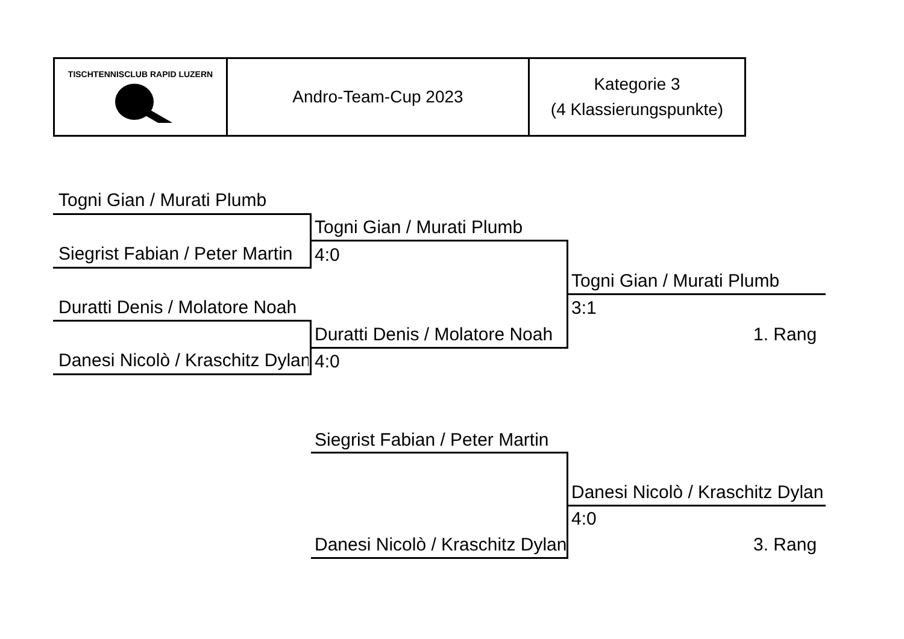| TISCHTENNISCLUB RAPID LUZERN | Andro-Team-Cup 2023 | Kategorie 3 (4 Klassierungspunkte) |
Togni Gian / Murati Plumb
Siegrist Fabian / Peter Martin
Duratti Denis / Molatore Noah
Danesi Nicolò / Kraschitz Dylan
Togni Gian / Murati Plumb
4:0
Duratti Denis / Molatore Noah
4:0
Togni Gian / Murati Plumb
3:1
1. Rang
Siegrist Fabian / Peter Martin
Danesi Nicolò / Kraschitz Dylan
Danesi Nicolò / Kraschitz Dylan
4:0
3. Rang